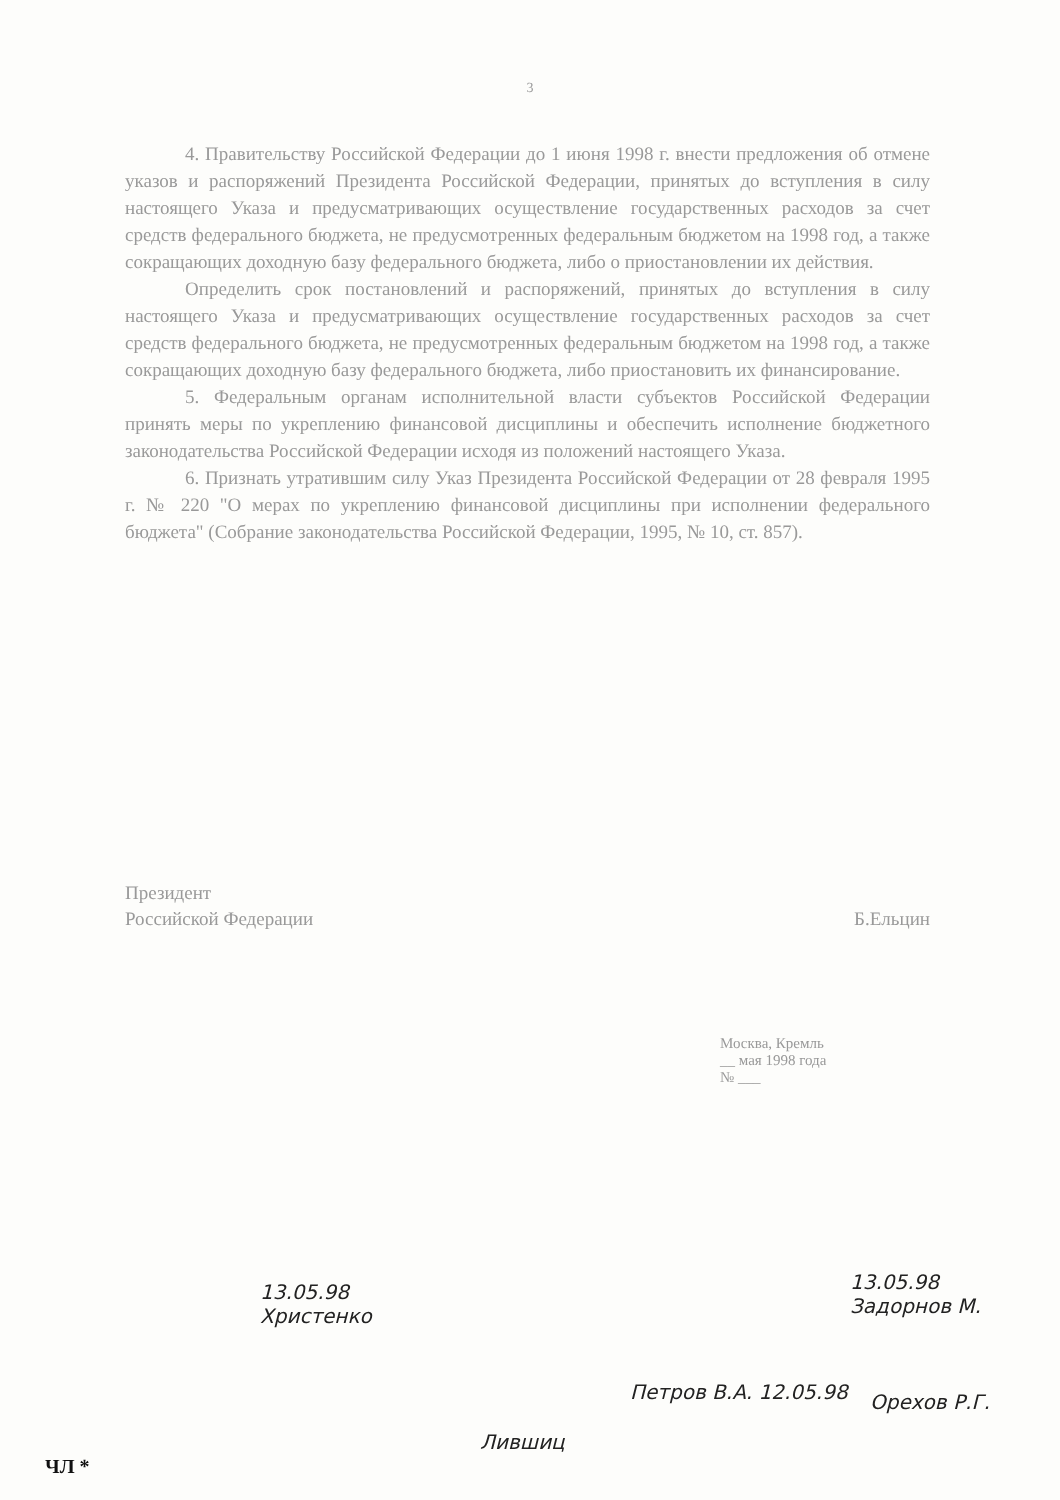3
4. Правительству Российской Федерации до 1 июня 1998 г. внести предложения об отмене указов и распоряжений Президента Российской Федерации, принятых до вступления в силу настоящего Указа и предусматривающих осуществление государственных расходов за счет средств федерального бюджета, не предусмотренных федеральным бюджетом на 1998 год, а также сокращающих доходную базу федерального бюджета, либо о приостановлении их действия.
Определить срок постановлений и распоряжений, принятых до вступления в силу настоящего Указа и предусматривающих осуществление государственных расходов за счет средств федерального бюджета, не предусмотренных федеральным бюджетом на 1998 год, а также сокращающих доходную базу федерального бюджета, либо приостановить их финансирование.
5. Федеральным органам исполнительной власти субъектов Российской Федерации принять меры по укреплению финансовой дисциплины и обеспечить исполнение бюджетного законодательства Российской Федерации исходя из положений настоящего Указа.
6. Признать утратившим силу Указ Президента Российской Федерации от 28 февраля 1995 г. № 220 "О мерах по укреплению финансовой дисциплины при исполнении федерального бюджета" (Собрание законодательства Российской Федерации, 1995, № 10, ст. 857).
Президент
Российской Федерации
Б.Ельцин
Москва, Кремль
__ мая 1998 года
№ ___
13.05.98
Христенко
13.05.98
Задорнов М.
Лившиц
Петров В.А. 12.05.98 Орехов Р.Г.
ЧЛ *